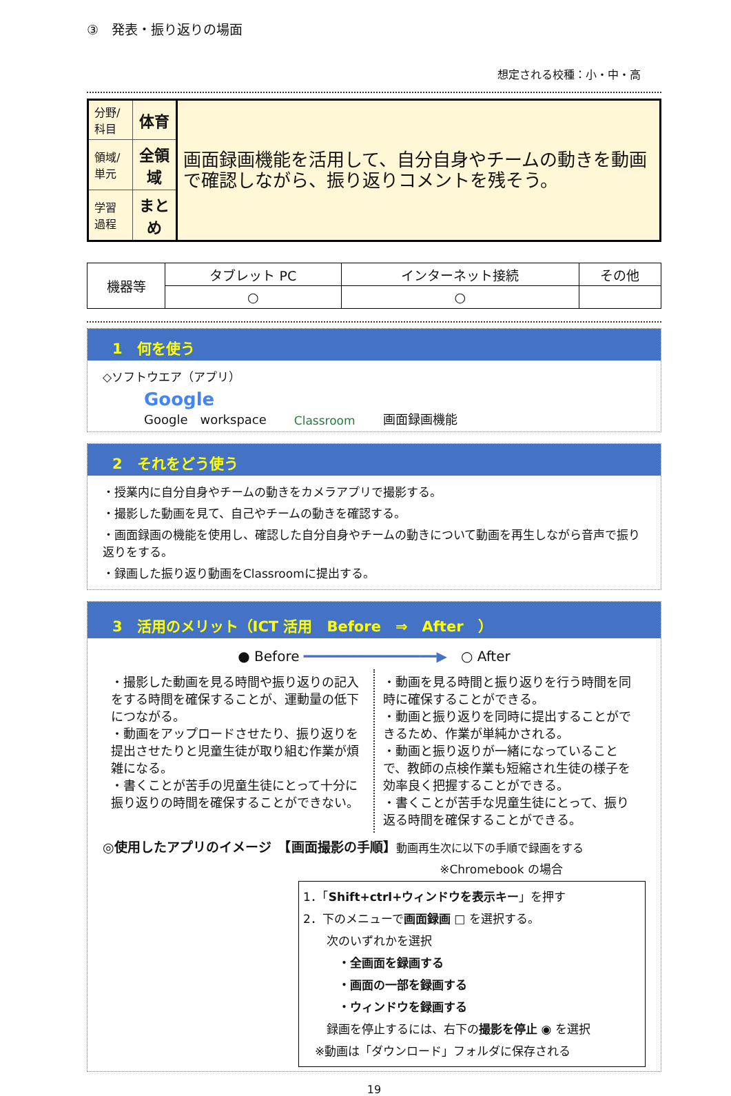③　発表・振り返りの場面
想定される校種：小・中・高
| 分野/科目 | 体育 | 画面録画機能を活用して、自分自身やチームの動きを動画で確認しながら、振り返りコメントを残そう。 |
| 領域/単元 | 全領域 | |
| 学習過程 | まとめ | |
| 機器等 | タブレット PC | インターネット接続 | その他 |
| | ○ | ○ | |
1　何を使う
◇ソフトウエア（アプリ）
Google
Google　workspace Classroom 画面録画機能
2　それをどう使う
・授業内に自分自身やチームの動きをカメラアプリで撮影する。
・撮影した動画を見て、自己やチームの動きを確認する。
・画面録画の機能を使用し、確認した自分自身やチームの動きについて動画を再生しながら音声で振り返りをする。
・録画した振り返り動画をClassroomに提出する。
3　活用のメリット（ICT 活用　Before　⇒　After　）
● Before ━━━━━━━━━━━━━━━━▶　○ After
・撮影した動画を見る時間や振り返りの記入をする時間を確保することが、運動量の低下につながる。
・動画をアップロードさせたり、振り返りを提出させたりと児童生徒が取り組む作業が煩雑になる。
・書くことが苦手の児童生徒にとって十分に振り返りの時間を確保することができない。
・動画を見る時間と振り返りを行う時間を同時に確保することができる。
・動画と振り返りを同時に提出することができるため、作業が単純かされる。
・動画と振り返りが一緒になっていることで、教師の点検作業も短縮され生徒の様子を効率良く把握することができる。
・書くことが苦手な児童生徒にとって、振り返る時間を確保することができる。
◎使用したアプリのイメージ　【画面撮影の手順】動画再生次に以下の手順で録画をする
※Chromebook の場合
1．「Shift+ctrl+ウィンドウを表示キー」を押す
2．下のメニューで画面録画 □ を選択する。
　　次のいずれかを選択
　　　・全画面を録画する
　　　・画面の一部を録画する
　　　・ウィンドウを録画する
　　録画を停止するには、右下の撮影を停止 ◉ を選択
　※動画は「ダウンロード」フォルダに保存される
19